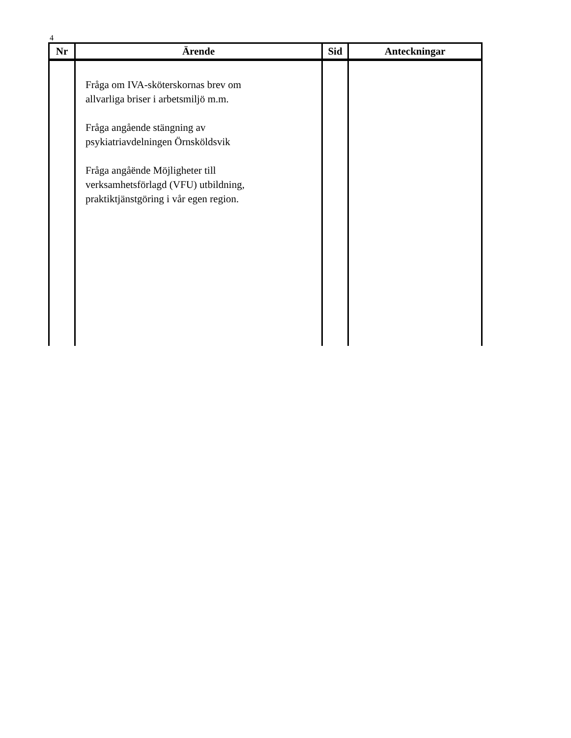4
| Nr | Ärende | Sid | Anteckningar |
| --- | --- | --- | --- |
| | Fråga om IVA-sköterskornas brev om allvarliga briser i arbetsmiljö m.m. Fråga angående stängning av psykiatriavdelningen Örnsköldsvik Fråga angåënde Möjligheter till verksamhetsförlagd (VFU) utbildning, praktiktjänstgöring i vår egen region. | | |